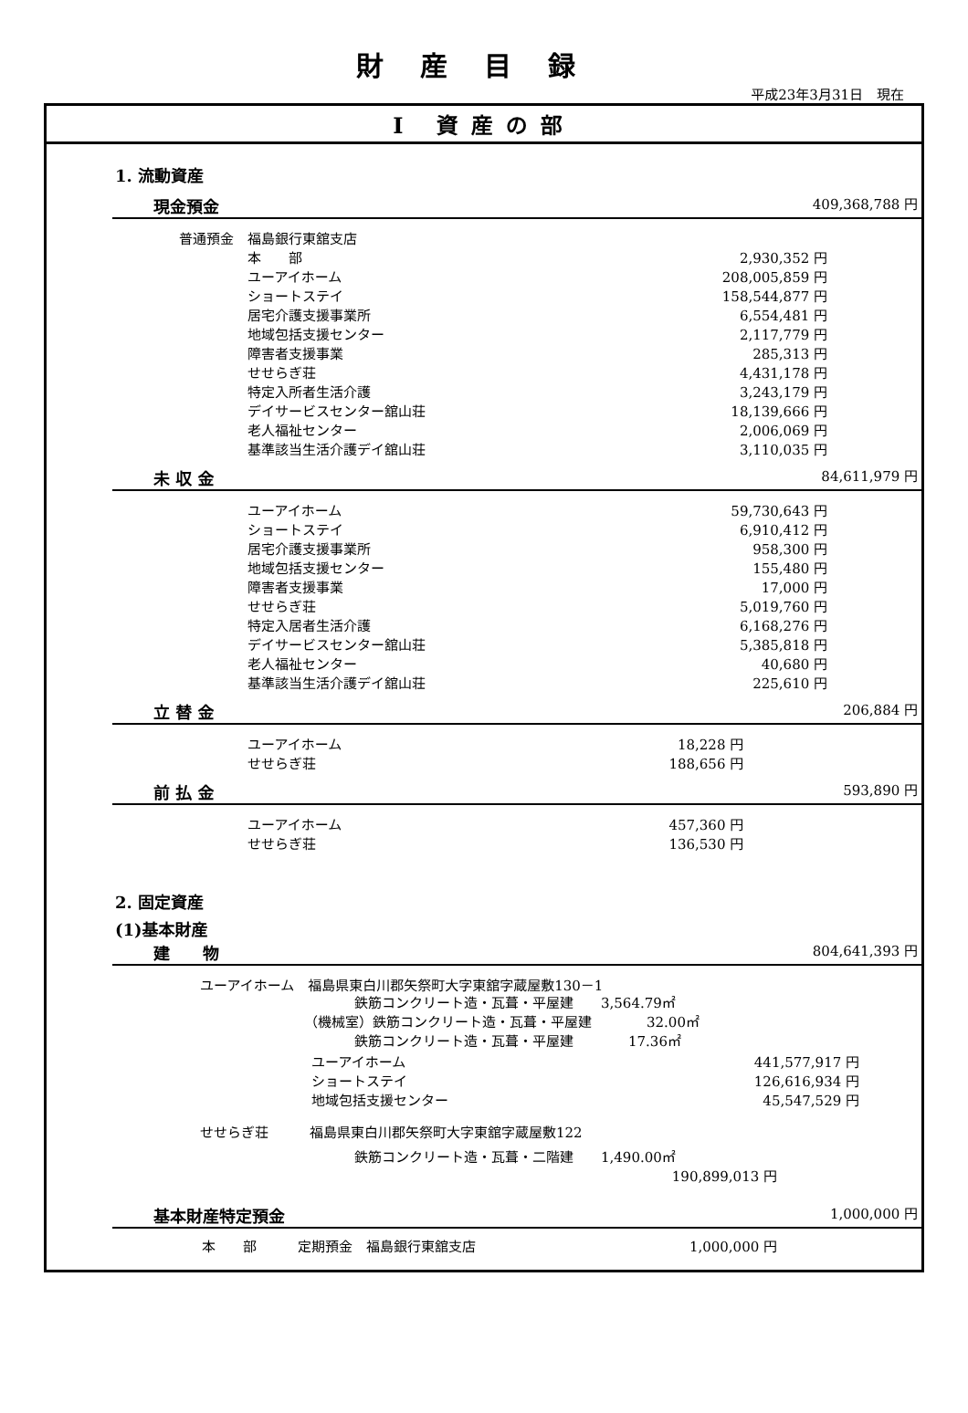財産目録
平成23年3月31日　現在
Ⅰ 資産の部
1. 流動資産
現金預金 409,368,788 円
普通預金　福島銀行東舘支店
| 本 部 | 2,930,352 円 |
| ユーアイホーム | 208,005,859 円 |
| ショートステイ | 158,544,877 円 |
| 居宅介護支援事業所 | 6,554,481 円 |
| 地域包括支援センター | 2,117,779 円 |
| 障害者支援事業 | 285,313 円 |
| せせらぎ荘 | 4,431,178 円 |
| 特定入所者生活介護 | 3,243,179 円 |
| デイサービスセンター舘山荘 | 18,139,666 円 |
| 老人福祉センター | 2,006,069 円 |
| 基準該当生活介護デイ舘山荘 | 3,110,035 円 |
未 収 金 84,611,979 円
| ユーアイホーム | 59,730,643 円 |
| ショートステイ | 6,910,412 円 |
| 居宅介護支援事業所 | 958,300 円 |
| 地域包括支援センター | 155,480 円 |
| 障害者支援事業 | 17,000 円 |
| せせらぎ荘 | 5,019,760 円 |
| 特定入居者生活介護 | 6,168,276 円 |
| デイサービスセンター舘山荘 | 5,385,818 円 |
| 老人福祉センター | 40,680 円 |
| 基準該当生活介護デイ舘山荘 | 225,610 円 |
立 替 金 206,884 円
| ユーアイホーム | 18,228 円 |
| せせらぎ荘 | 188,656 円 |
前 払 金 593,890 円
| ユーアイホーム | 457,360 円 |
| せせらぎ荘 | 136,530 円 |
2. 固定資産
(1)基本財産
建　　物 804,641,393 円
ユーアイホーム　福島県東白川郡矢祭町大字東舘字蔵屋敷130－1
鉄筋コンクリート造・瓦葺・平屋建　　3,564.79㎡
（機械室）鉄筋コンクリート造・瓦葺・平屋建　　　　32.00㎡
鉄筋コンクリート造・瓦葺・平屋建　　　　17.36㎡
| ユーアイホーム | 441,577,917 円 |
| ショートステイ | 126,616,934 円 |
| 地域包括支援センター | 45,547,529 円 |
せせらぎ荘　　　福島県東白川郡矢祭町大字東舘字蔵屋敷122
鉄筋コンクリート造・瓦葺・二階建　　1,490.00㎡
190,899,013 円
基本財産特定預金 1,000,000 円
本　　部　　　定期預金　福島銀行東舘支店 1,000,000 円